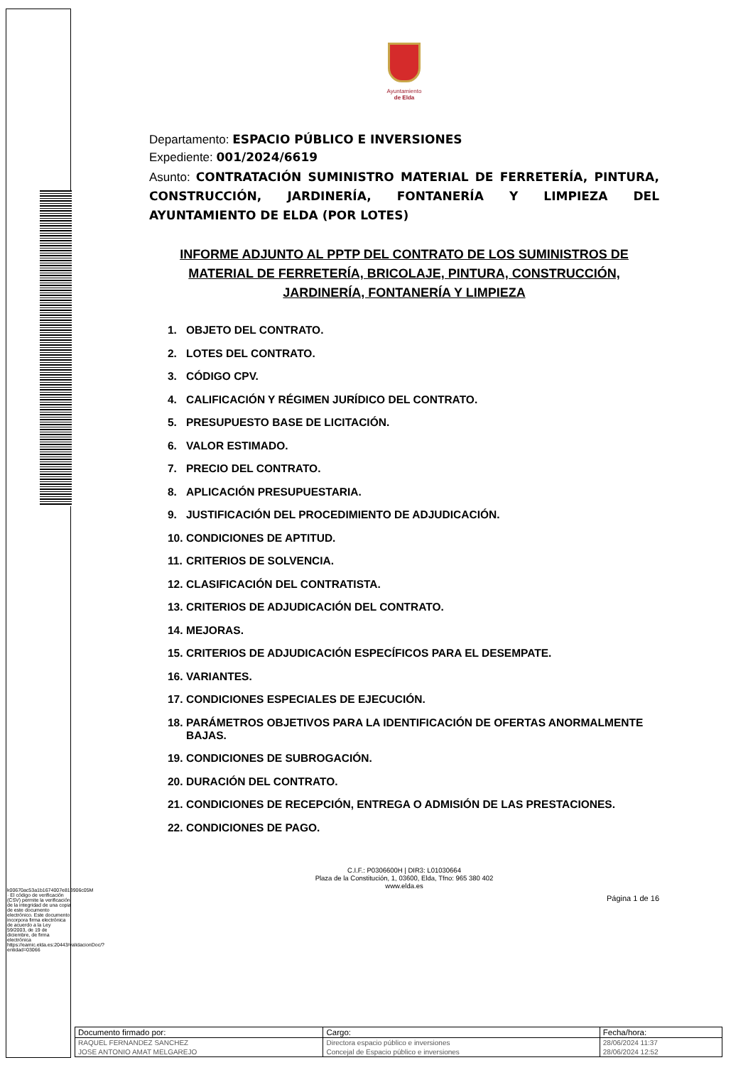Ayuntamiento
de Elda
Departamento: ESPACIO PÚBLICO E INVERSIONES
Expediente: 001/2024/6619
Asunto: CONTRATACIÓN SUMINISTRO MATERIAL DE FERRETERÍA, PINTURA, CONSTRUCCIÓN, JARDINERÍA, FONTANERÍA Y LIMPIEZA DEL AYUNTAMIENTO DE ELDA (POR LOTES)
INFORME ADJUNTO AL PPTP DEL CONTRATO DE LOS SUMINISTROS DE MATERIAL DE FERRETERÍA, BRICOLAJE, PINTURA, CONSTRUCCIÓN, JARDINERÍA, FONTANERÍA Y LIMPIEZA
1. OBJETO DEL CONTRATO.
2. LOTES DEL CONTRATO.
3. CÓDIGO CPV.
4. CALIFICACIÓN Y RÉGIMEN JURÍDICO DEL CONTRATO.
5. PRESUPUESTO BASE DE LICITACIÓN.
6. VALOR ESTIMADO.
7. PRECIO DEL CONTRATO.
8. APLICACIÓN PRESUPUESTARIA.
9. JUSTIFICACIÓN DEL PROCEDIMIENTO DE ADJUDICACIÓN.
10. CONDICIONES DE APTITUD.
11. CRITERIOS DE SOLVENCIA.
12. CLASIFICACIÓN DEL CONTRATISTA.
13. CRITERIOS DE ADJUDICACIÓN DEL CONTRATO.
14. MEJORAS.
15. CRITERIOS DE ADJUDICACIÓN ESPECÍFICOS PARA EL DESEMPATE.
16. VARIANTES.
17. CONDICIONES ESPECIALES DE EJECUCIÓN.
18. PARÁMETROS OBJETIVOS PARA LA IDENTIFICACIÓN DE OFERTAS ANORMALMENTE BAJAS.
19. CONDICIONES DE SUBROGACIÓN.
20. DURACIÓN DEL CONTRATO.
21. CONDICIONES DE RECEPCIÓN, ENTREGA O ADMISIÓN DE LAS PRESTACIONES.
22. CONDICIONES DE PAGO.
C.I.F.: P0306600H | DIR3: L01030664
Plaza de la Constitución, 1, 03600, Elda, Tfno: 965 380 402
www.elda.es
Página 1 de 16
k00670ac53a1b1674007e813906c05M · El código de verificación (CSV) permite la verificación de la integridad de una copia de este documento electrónico. Este documento incorpora firma electrónica de acuerdo a la Ley 59/2003, de 19 de diciembre, de firma electrónica https://eamic.elda.es:20443/validacionDoc/?entidad=03066
| Documento firmado por: | Cargo: | Fecha/hora: |
| RAQUEL FERNANDEZ SANCHEZ | Directora espacio público e inversiones | 28/06/2024 11:37 |
| JOSE ANTONIO AMAT MELGAREJO | Concejal de Espacio público e inversiones | 28/06/2024 12:52 |